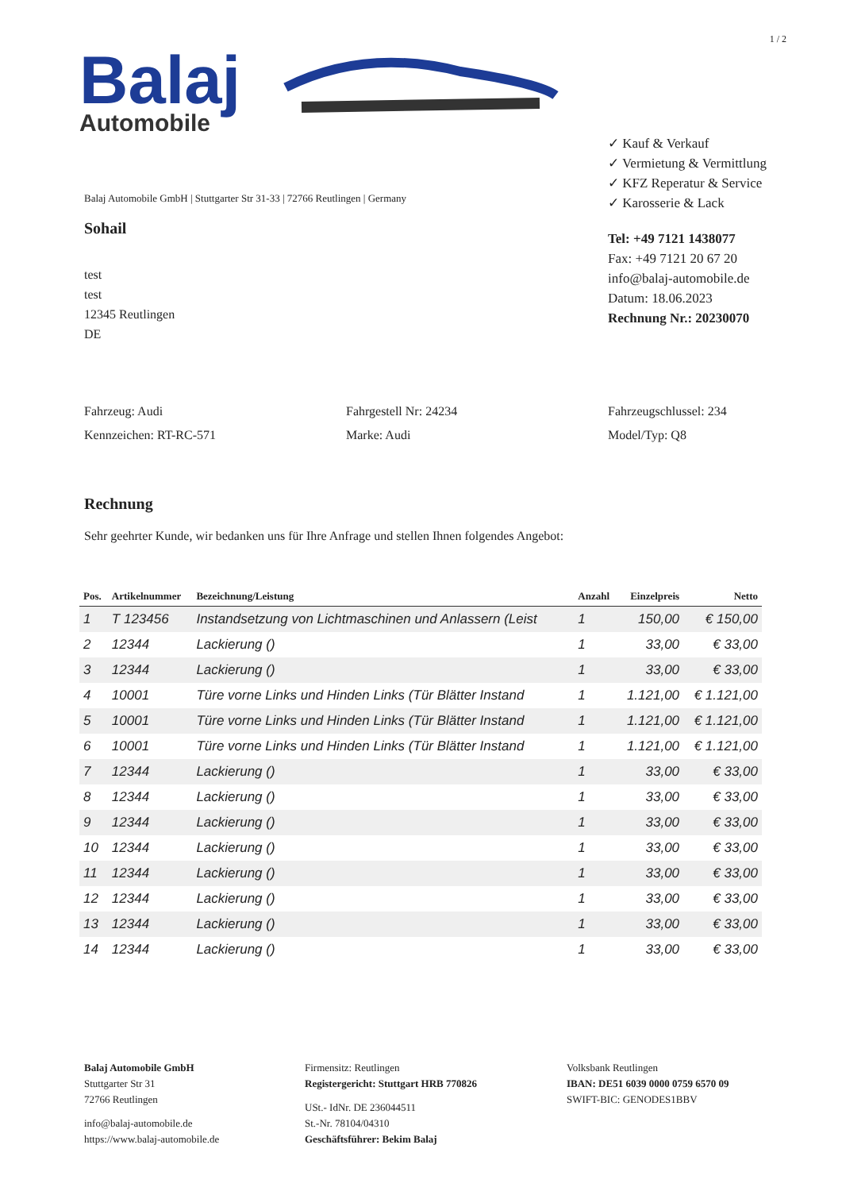1 / 2
Balaj
Automobile
Balaj Automobile GmbH | Stuttgarter Str 31-33 | 72766 Reutlingen | Germany
Sohail
test
test
12345 Reutlingen
DE
✓ Kauf & Verkauf
✓ Vermietung & Vermittlung
✓ KFZ Reperatur & Service
✓ Karosserie & Lack
Tel: +49 7121 1438077
Fax: +49 7121 20 67 20
info@balaj-automobile.de
Datum: 18.06.2023
Rechnung Nr.: 20230070
Fahrzeug: Audi
Kennzeichen: RT-RC-571
Fahrgestell Nr: 24234
Marke: Audi
Fahrzeugschlussel: 234
Model/Typ: Q8
Rechnung
Sehr geehrter Kunde, wir bedanken uns für Ihre Anfrage und stellen Ihnen folgendes Angebot:
| Pos. | Artikelnummer | Bezeichnung/Leistung | Anzahl | Einzelpreis | Netto |
| --- | --- | --- | --- | --- | --- |
| 1 | T 123456 | Instandsetzung von Lichtmaschinen und Anlassern (Leist | 1 | 150,00 | € 150,00 |
| 2 | 12344 | Lackierung () | 1 | 33,00 | € 33,00 |
| 3 | 12344 | Lackierung () | 1 | 33,00 | € 33,00 |
| 4 | 10001 | Türe vorne Links und Hinden Links (Tür Blätter Instand | 1 | 1.121,00 | € 1.121,00 |
| 5 | 10001 | Türe vorne Links und Hinden Links (Tür Blätter Instand | 1 | 1.121,00 | € 1.121,00 |
| 6 | 10001 | Türe vorne Links und Hinden Links (Tür Blätter Instand | 1 | 1.121,00 | € 1.121,00 |
| 7 | 12344 | Lackierung () | 1 | 33,00 | € 33,00 |
| 8 | 12344 | Lackierung () | 1 | 33,00 | € 33,00 |
| 9 | 12344 | Lackierung () | 1 | 33,00 | € 33,00 |
| 10 | 12344 | Lackierung () | 1 | 33,00 | € 33,00 |
| 11 | 12344 | Lackierung () | 1 | 33,00 | € 33,00 |
| 12 | 12344 | Lackierung () | 1 | 33,00 | € 33,00 |
| 13 | 12344 | Lackierung () | 1 | 33,00 | € 33,00 |
| 14 | 12344 | Lackierung () | 1 | 33,00 | € 33,00 |
Balaj Automobile GmbH
Stuttgarter Str 31
72766 Reutlingen
info@balaj-automobile.de
https://www.balaj-automobile.de
Firmensitz: Reutlingen
Registergericht: Stuttgart HRB 770826
USt.- IdNr. DE 236044511
St.-Nr. 78104/04310
Geschäftsführer: Bekim Balaj
Volksbank Reutlingen
IBAN: DE51 6039 0000 0759 6570 09
SWIFT-BIC: GENODES1BBV